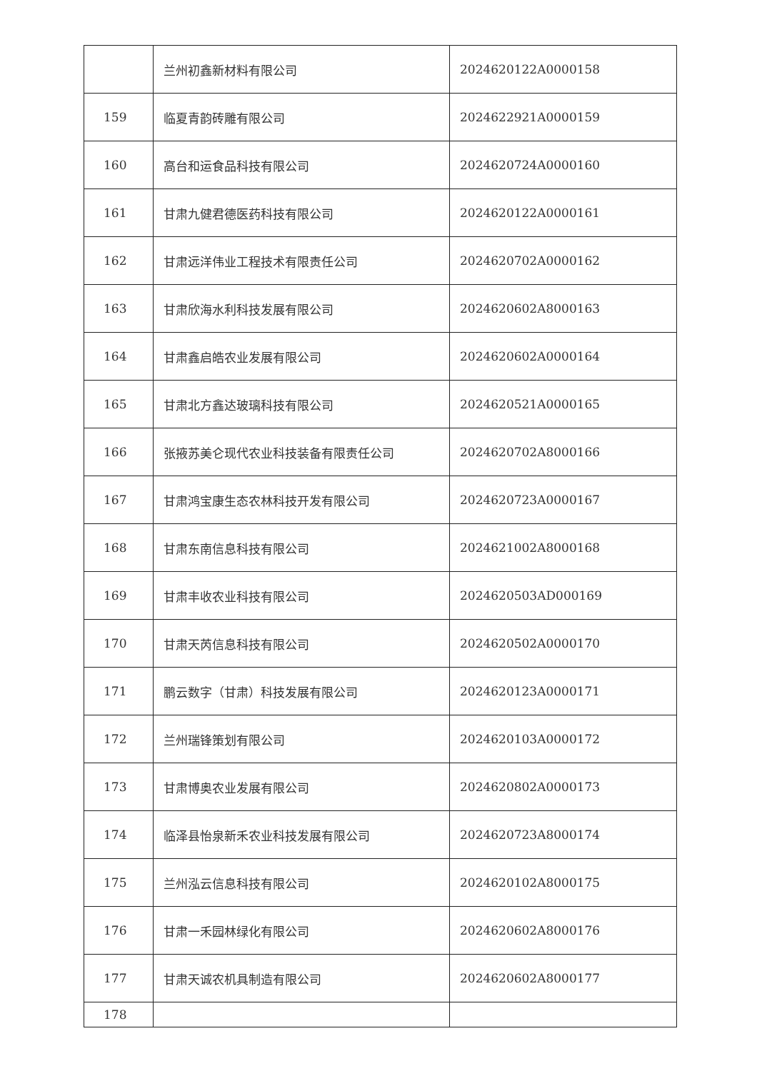| | 兰州初鑫新材料有限公司 | 2024620122A0000158 |
| 159 | 临夏青韵砖雕有限公司 | 2024622921A0000159 |
| 160 | 高台和运食品科技有限公司 | 2024620724A0000160 |
| 161 | 甘肃九健君德医药科技有限公司 | 2024620122A0000161 |
| 162 | 甘肃远洋伟业工程技术有限责任公司 | 2024620702A0000162 |
| 163 | 甘肃欣海水利科技发展有限公司 | 2024620602A8000163 |
| 164 | 甘肃鑫启皓农业发展有限公司 | 2024620602A0000164 |
| 165 | 甘肃北方鑫达玻璃科技有限公司 | 2024620521A0000165 |
| 166 | 张掖苏美仑现代农业科技装备有限责任公司 | 2024620702A8000166 |
| 167 | 甘肃鸿宝康生态农林科技开发有限公司 | 2024620723A0000167 |
| 168 | 甘肃东南信息科技有限公司 | 2024621002A8000168 |
| 169 | 甘肃丰收农业科技有限公司 | 2024620503AD000169 |
| 170 | 甘肃天芮信息科技有限公司 | 2024620502A0000170 |
| 171 | 鹏云数字（甘肃）科技发展有限公司 | 2024620123A0000171 |
| 172 | 兰州瑞锋策划有限公司 | 2024620103A0000172 |
| 173 | 甘肃博奥农业发展有限公司 | 2024620802A0000173 |
| 174 | 临泽县怡泉新禾农业科技发展有限公司 | 2024620723A8000174 |
| 175 | 兰州泓云信息科技有限公司 | 2024620102A8000175 |
| 176 | 甘肃一禾园林绿化有限公司 | 2024620602A8000176 |
| 177 | 甘肃天诚农机具制造有限公司 | 2024620602A8000177 |
| 178 | | |